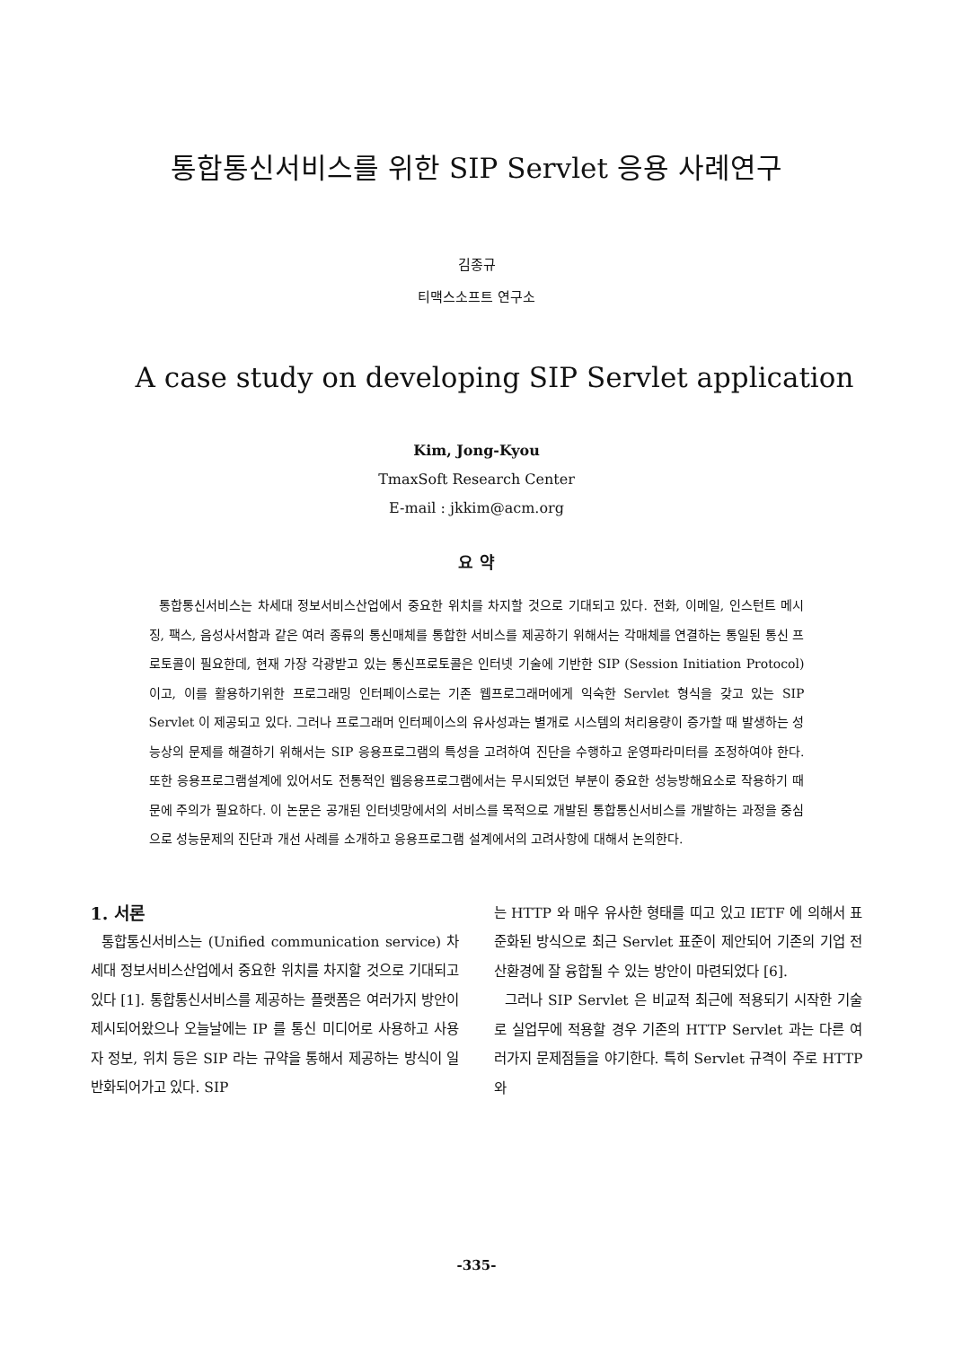통합통신서비스를 위한 SIP Servlet 응용 사례연구
김종규
티맥스소프트 연구소
A case study on developing SIP Servlet application
Kim, Jong-Kyou
TmaxSoft Research Center
E-mail : jkkim@acm.org
요 약
통합통신서비스는 차세대 정보서비스산업에서 중요한 위치를 차지할 것으로 기대되고 있다. 전화, 이메일, 인스턴트 메시징, 팩스, 음성사서함과 같은 여러 종류의 통신매체를 통합한 서비스를 제공하기 위해서는 각매체를 연결하는 통일된 통신 프로토콜이 필요한데, 현재 가장 각광받고 있는 통신프로토콜은 인터넷 기술에 기반한 SIP (Session Initiation Protocol)이고, 이를 활용하기위한 프로그래밍 인터페이스로는 기존 웹프로그래머에게 익숙한 Servlet 형식을 갖고 있는 SIP Servlet 이 제공되고 있다. 그러나 프로그래머 인터페이스의 유사성과는 별개로 시스템의 처리용량이 증가할 때 발생하는 성능상의 문제를 해결하기 위해서는 SIP 응용프로그램의 특성을 고려하여 진단을 수행하고 운영파라미터를 조정하여야 한다. 또한 응용프로그램설계에 있어서도 전통적인 웹응용프로그램에서는 무시되었던 부분이 중요한 성능방해요소로 작용하기 때문에 주의가 필요하다. 이 논문은 공개된 인터넷망에서의 서비스를 목적으로 개발된 통합통신서비스를 개발하는 과정을 중심으로 성능문제의 진단과 개선 사례를 소개하고 응용프로그램 설계에서의 고려사항에 대해서 논의한다.
1. 서론
통합통신서비스는 (Unified communication service) 차세대 정보서비스산업에서 중요한 위치를 차지할 것으로 기대되고 있다 [1]. 통합통신서비스를 제공하는 플랫폼은 여러가지 방안이 제시되어왔으나 오늘날에는 IP 를 통신 미디어로 사용하고 사용자 정보, 위치 등은 SIP 라는 규약을 통해서 제공하는 방식이 일반화되어가고 있다. SIP
는 HTTP 와 매우 유사한 형태를 띠고 있고 IETF 에 의해서 표준화된 방식으로 최근 Servlet 표준이 제안되어 기존의 기업 전산환경에 잘 융합될 수 있는 방안이 마련되었다 [6].
그러나 SIP Servlet 은 비교적 최근에 적용되기 시작한 기술로 실업무에 적용할 경우 기존의 HTTP Servlet 과는 다른 여러가지 문제점들을 야기한다. 특히 Servlet 규격이 주로 HTTP 와
-335-